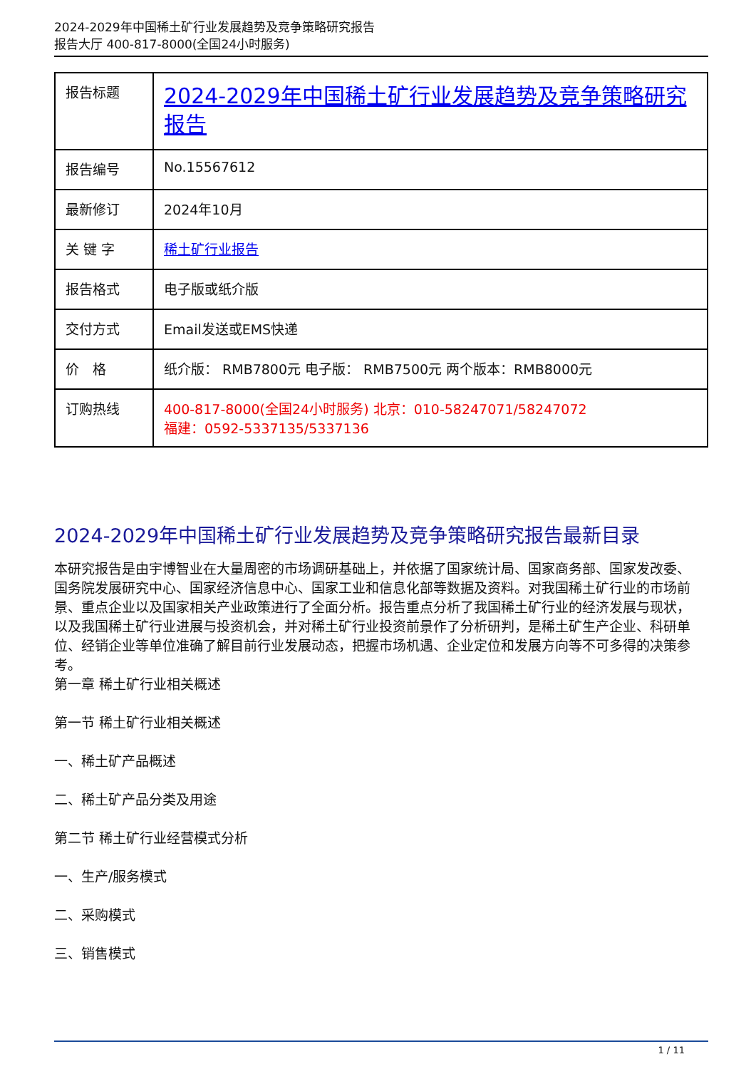2024-2029年中国稀土矿行业发展趋势及竞争策略研究报告
报告大厅 400-817-8000(全国24小时服务)
| 报告标题 | 2024-2029年中国稀土矿行业发展趋势及竞争策略研究报告 |
| 报告编号 | No.15567612 |
| 最新修订 | 2024年10月 |
| 关 键 字 | 稀土矿行业报告 |
| 报告格式 | 电子版或纸介版 |
| 交付方式 | Email发送或EMS快递 |
| 价 格 | 纸介版： RMB7800元 电子版： RMB7500元 两个版本：RMB8000元 |
| 订购热线 | 400-817-8000(全国24小时服务) 北京：010-58247071/58247072 福建：0592-5337135/5337136 |
2024-2029年中国稀土矿行业发展趋势及竞争策略研究报告最新目录
本研究报告是由宇博智业在大量周密的市场调研基础上，并依据了国家统计局、国家商务部、国家发改委、国务院发展研究中心、国家经济信息中心、国家工业和信息化部等数据及资料。对我国稀土矿行业的市场前景、重点企业以及国家相关产业政策进行了全面分析。报告重点分析了我国稀土矿行业的经济发展与现状，以及我国稀土矿行业进展与投资机会，并对稀土矿行业投资前景作了分析研判，是稀土矿生产企业、科研单位、经销企业等单位准确了解目前行业发展动态，把握市场机遇、企业定位和发展方向等不可多得的决策参考。
第一章 稀土矿行业相关概述
第一节 稀土矿行业相关概述
一、稀土矿产品概述
二、稀土矿产品分类及用途
第二节 稀土矿行业经营模式分析
一、生产/服务模式
二、采购模式
三、销售模式
1 / 11